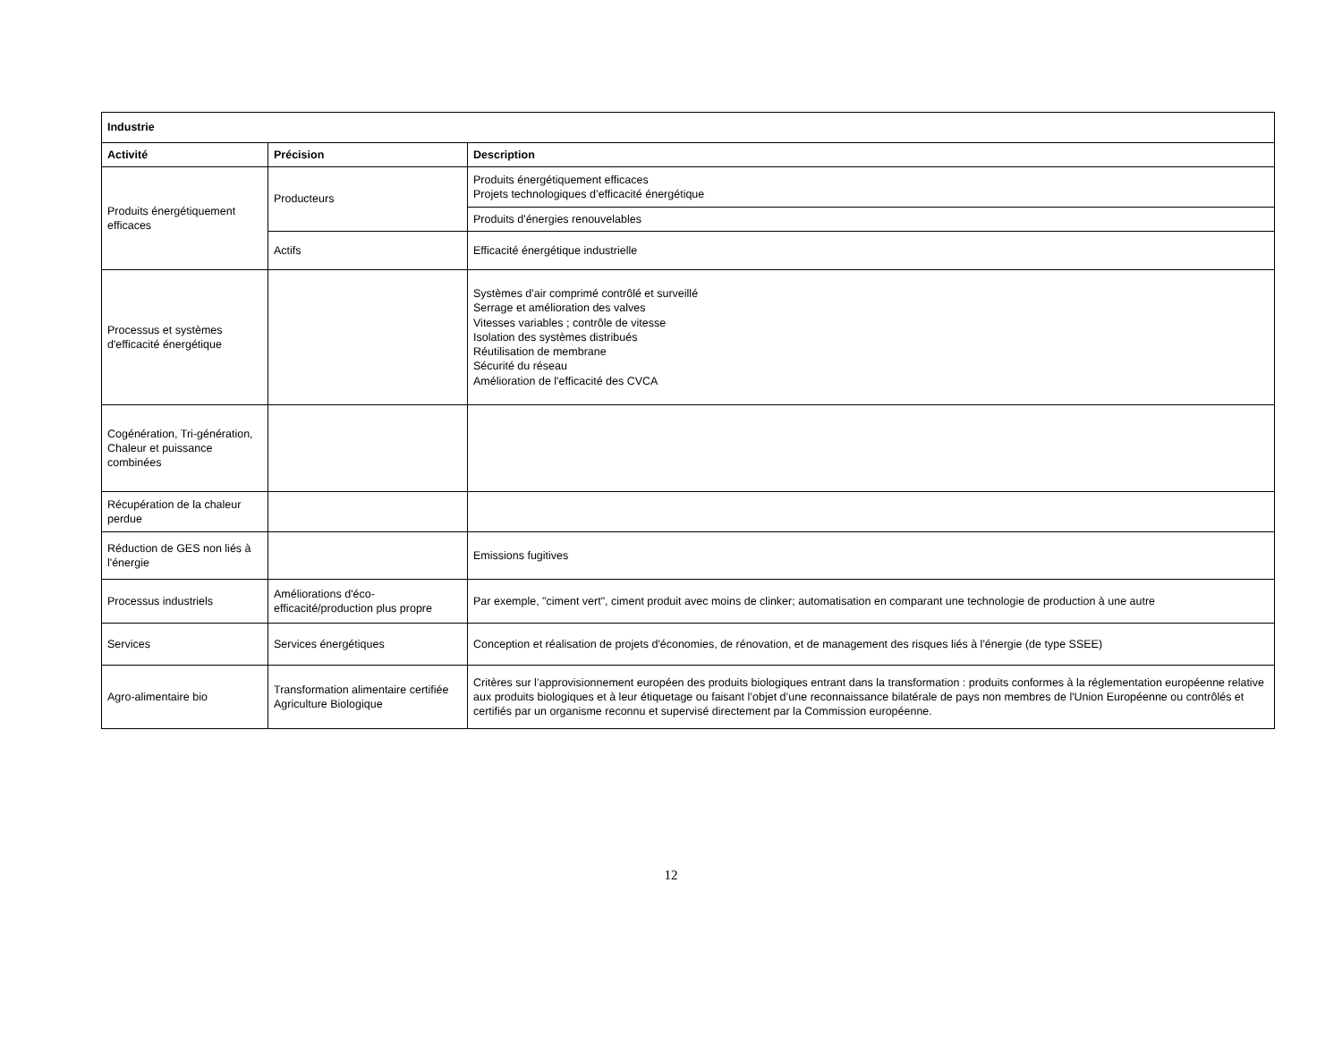| Industrie | | |
| --- | --- | --- |
| Activité | Précision | Description |
| Produits énergétiquement efficaces | Producteurs | Produits énergétiquement efficaces Projets technologiques d’efficacité énergétique |
| | | Produits d'énergies renouvelables |
| | Actifs | Efficacité énergétique industrielle |
| Processus et systèmes d'efficacité énergétique | | Systèmes d'air comprimé contrôlé et surveillé Serrage et amélioration des valves Vitesses variables ; contrôle de vitesse Isolation des systèmes distribués Réutilisation de membrane Sécurité du réseau Amélioration de l'efficacité des CVCA |
| Cogénération, Tri-génération, Chaleur et puissance combinées | | |
| Récupération de la chaleur perdue | | |
| Réduction de GES non liés à l'énergie | | Emissions fugitives |
| Processus industriels | Améliorations d'éco-efficacité/production plus propre | Par exemple, "ciment vert", ciment produit avec moins de clinker; automatisation en comparant une technologie de production à une autre |
| Services | Services énergétiques | Conception et réalisation de projets d'économies, de rénovation, et de management des risques liés à l'énergie (de type SSEE) |
| Agro-alimentaire bio | Transformation alimentaire certifiée Agriculture Biologique | Critères sur l’approvisionnement européen des produits biologiques entrant dans la transformation : produits conformes à la réglementation européenne relative aux produits biologiques et à leur étiquetage ou faisant l’objet d’une reconnaissance bilatérale de pays non membres de l'Union Européenne ou contrôlés et certifiés par un organisme reconnu et supervisé directement par la Commission européenne. |
12